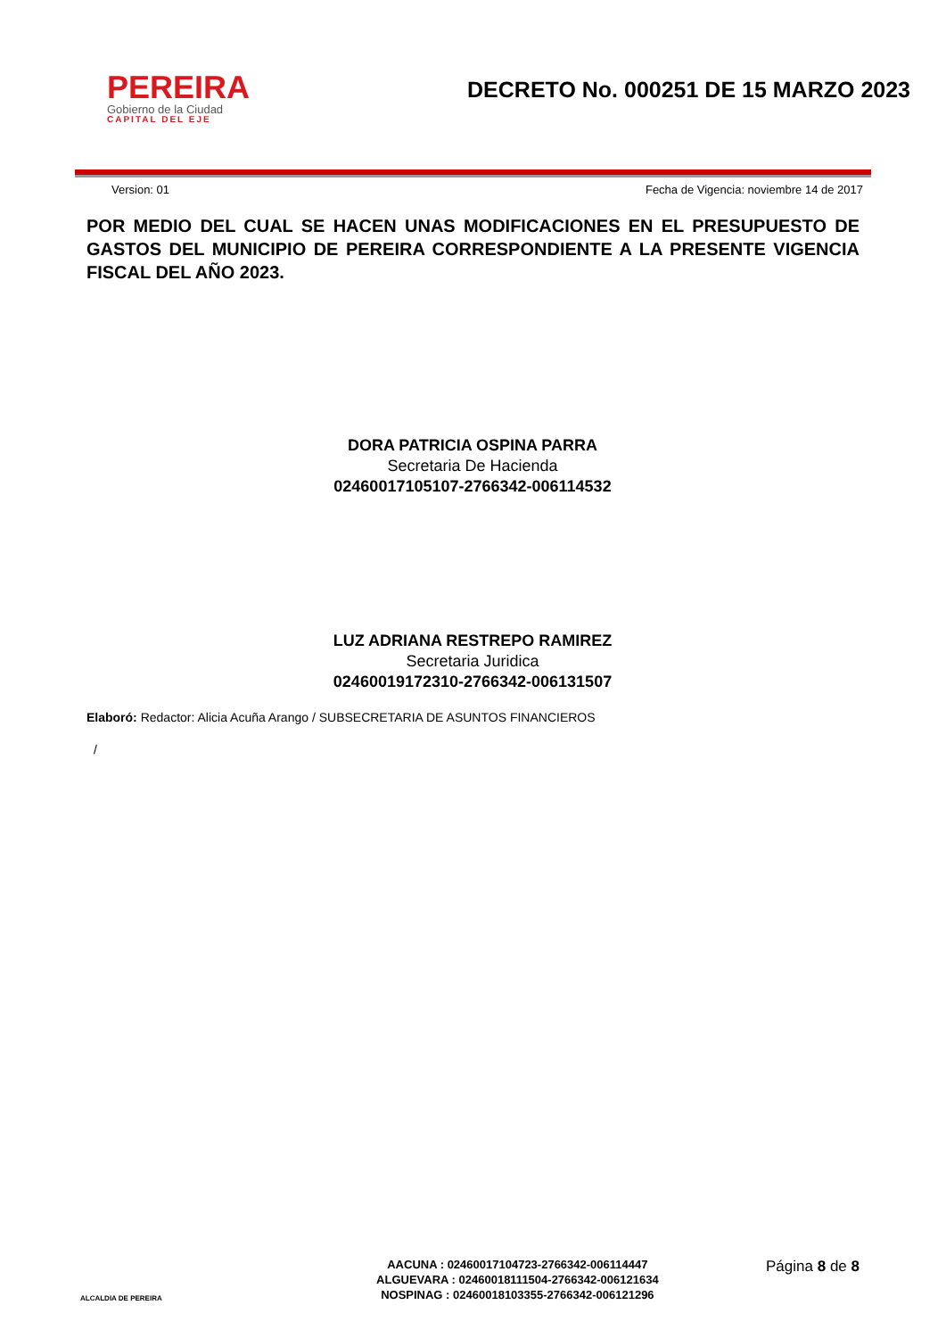PEREIRA
Gobierno de la Ciudad
CAPITAL DEL EJE
DECRETO No. 000251 DE 15 MARZO 2023
Version: 01 Fecha de Vigencia: noviembre 14 de 2017
POR MEDIO DEL CUAL SE HACEN UNAS MODIFICACIONES EN EL PRESUPUESTO DE GASTOS DEL MUNICIPIO DE PEREIRA CORRESPONDIENTE A LA PRESENTE VIGENCIA FISCAL DEL AÑO 2023.
DORA PATRICIA OSPINA PARRA
Secretaria De Hacienda
02460017105107-2766342-006114532
LUZ ADRIANA RESTREPO RAMIREZ
Secretaria Juridica
02460019172310-2766342-006131507
Elaboró: Redactor: Alicia Acuña Arango / SUBSECRETARIA DE ASUNTOS FINANCIEROS
/
ALCALDIA DE PEREIRA
AACUNA : 02460017104723-2766342-006114447
ALGUEVARA : 02460018111504-2766342-006121634
NOSPINAG : 02460018103355-2766342-006121296
Página 8 de 8